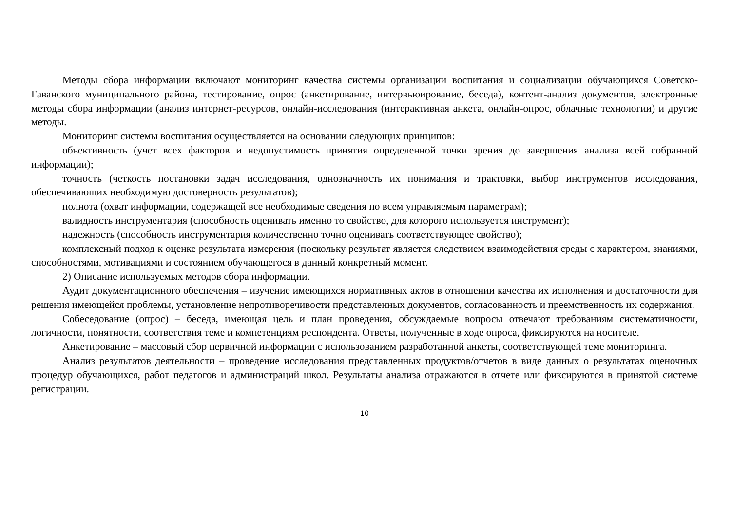Методы сбора информации включают мониторинг качества системы организации воспитания и социализации обучающихся Советско-Гаванского муниципального района, тестирование, опрос (анкетирование, интервьюирование, беседа), контент-анализ документов, электронные методы сбора информации (анализ интернет-ресурсов, онлайн-исследования (интерактивная анкета, онлайн-опрос, облачные технологии) и другие методы.
Мониторинг системы воспитания осуществляется на основании следующих принципов:
объективность (учет всех факторов и недопустимость принятия определенной точки зрения до завершения анализа всей собранной информации);
точность (четкость постановки задач исследования, однозначность их понимания и трактовки, выбор инструментов исследования, обеспечивающих необходимую достоверность результатов);
полнота (охват информации, содержащей все необходимые сведения по всем управляемым параметрам);
валидность инструментария (способность оценивать именно то свойство, для которого используется инструмент);
надежность (способность инструментария количественно точно оценивать соответствующее свойство);
комплексный подход к оценке результата измерения (поскольку результат является следствием взаимодействия среды с характером, знаниями, способностями, мотивациями и состоянием обучающегося в данный конкретный момент.
2) Описание используемых методов сбора информации.
Аудит документационного обеспечения – изучение имеющихся нормативных актов в отношении качества их исполнения и достаточности для решения имеющейся проблемы, установление непротиворечивости представленных документов, согласованность и преемственность их содержания.
Собеседование (опрос) – беседа, имеющая цель и план проведения, обсуждаемые вопросы отвечают требованиям систематичности, логичности, понятности, соответствия теме и компетенциям респондента. Ответы, полученные в ходе опроса, фиксируются на носителе.
Анкетирование – массовый сбор первичной информации с использованием разработанной анкеты, соответствующей теме мониторинга.
Анализ результатов деятельности – проведение исследования представленных продуктов/отчетов в виде данных о результатах оценочных процедур обучающихся, работ педагогов и администраций школ. Результаты анализа отражаются в отчете или фиксируются в принятой системе регистрации.
10